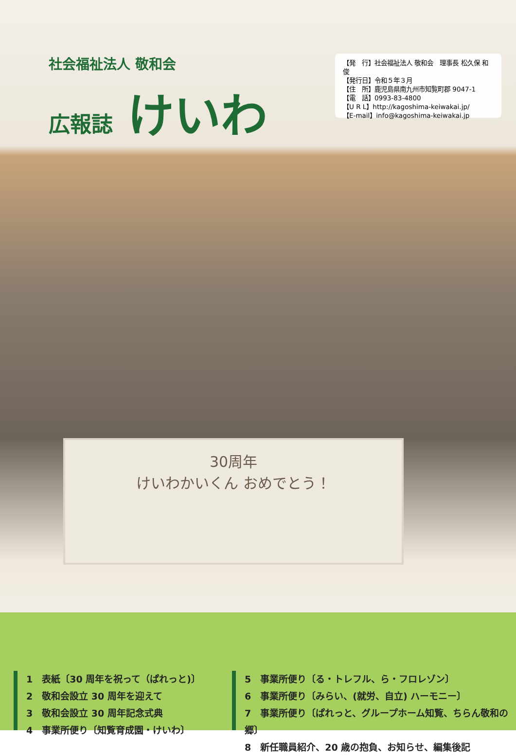社会福祉法人 敬和会
広報誌 けいわ
【発　行】社会福祉法人 敬和会　理事長 松久保 和俊
【発行日】令和５年３月
【住　所】鹿児島県南九州市知覧町郡 9047-1
【電　話】0993-83-4800
【U R L】http://kagoshima-keiwakai.jp/
【E-mail】info@kagoshima-keiwakai.jp
30周年
けいわかいくん おめでとう！
1　表紙〔30 周年を祝って（ぱれっと)〕
2　敬和会設立 30 周年を迎えて
3　敬和会設立 30 周年記念式典
4　事業所便り〔知覧育成園・けいわ〕
5　事業所便り〔る・トレフル、ら・フロレゾン〕
6　事業所便り〔みらい、(就労、自立) ハーモニー〕
7　事業所便り〔ぱれっと、グループホーム知覧、ちらん敬和の郷〕
8　新任職員紹介、20 歳の抱負、お知らせ、編集後記